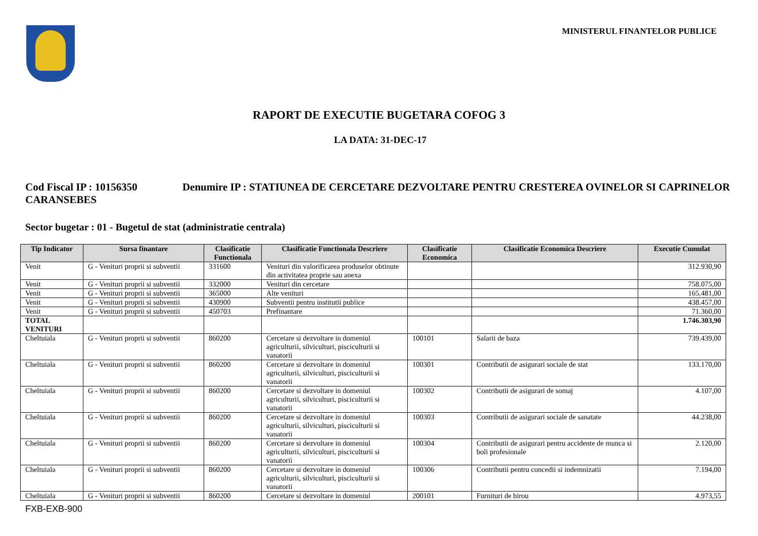MINISTERUL FINANTELOR PUBLICE
RAPORT DE EXECUTIE BUGETARA COFOG 3
LA DATA: 31-DEC-17
Cod Fiscal IP : 10156350 Denumire IP : STATIUNEA DE CERCETARE DEZVOLTARE PENTRU CRESTEREA OVINELOR SI CAPRINELOR CARANSEBES
Sector bugetar : 01 - Bugetul de stat (administratie centrala)
| Tip Indicator | Sursa finantare | Clasificatie Functionala | Clasificatie Functionala Descriere | Clasificatie Economica | Clasificatie Economica Descriere | Executie Cumulat |
| --- | --- | --- | --- | --- | --- | --- |
| Venit | G - Venituri proprii si subventii | 331600 | Venituri din valorificarea produselor obtinute din activitatea proprie sau anexa | | | 312.930,90 |
| Venit | G - Venituri proprii si subventii | 332000 | Venituri din cercetare | | | 758.075,00 |
| Venit | G - Venituri proprii si subventii | 365000 | Alte venituri | | | 165.481,00 |
| Venit | G - Venituri proprii si subventii | 430900 | Subventii pentru institutii publice | | | 438.457,00 |
| Venit | G - Venituri proprii si subventii | 450703 | Prefinantare | | | 71.360,00 |
| TOTAL VENITURI | | | | | | 1.746.303,90 |
| Cheltuiala | G - Venituri proprii si subventii | 860200 | Cercetare si dezvoltare in domeniul agriculturii, silviculturi, pisciculturii si vanatorii | 100101 | Salarii de baza | 739.439,00 |
| Cheltuiala | G - Venituri proprii si subventii | 860200 | Cercetare si dezvoltare in domeniul agriculturii, silviculturi, pisciculturii si vanatorii | 100301 | Contributii de asigurari sociale de stat | 133.170,00 |
| Cheltuiala | G - Venituri proprii si subventii | 860200 | Cercetare si dezvoltare in domeniul agriculturii, silviculturi, pisciculturii si vanatorii | 100302 | Contributii de asigurari de somaj | 4.107,00 |
| Cheltuiala | G - Venituri proprii si subventii | 860200 | Cercetare si dezvoltare in domeniul agriculturii, silviculturi, pisciculturii si vanatorii | 100303 | Contributii de asigurari sociale de sanatate | 44.238,00 |
| Cheltuiala | G - Venituri proprii si subventii | 860200 | Cercetare si dezvoltare in domeniul agriculturii, silviculturi, pisciculturii si vanatorii | 100304 | Contributii de asigurari pentru accidente de munca si boli profesionale | 2.120,00 |
| Cheltuiala | G - Venituri proprii si subventii | 860200 | Cercetare si dezvoltare in domeniul agriculturii, silviculturi, pisciculturii si vanatorii | 100306 | Contributii pentru concedii si indemnizatii | 7.194,00 |
| Cheltuiala | G - Venituri proprii si subventii | 860200 | Cercetare si dezvoltare in domeniul | 200101 | Furnituri de birou | 4.973,55 |
FXB-EXB-900